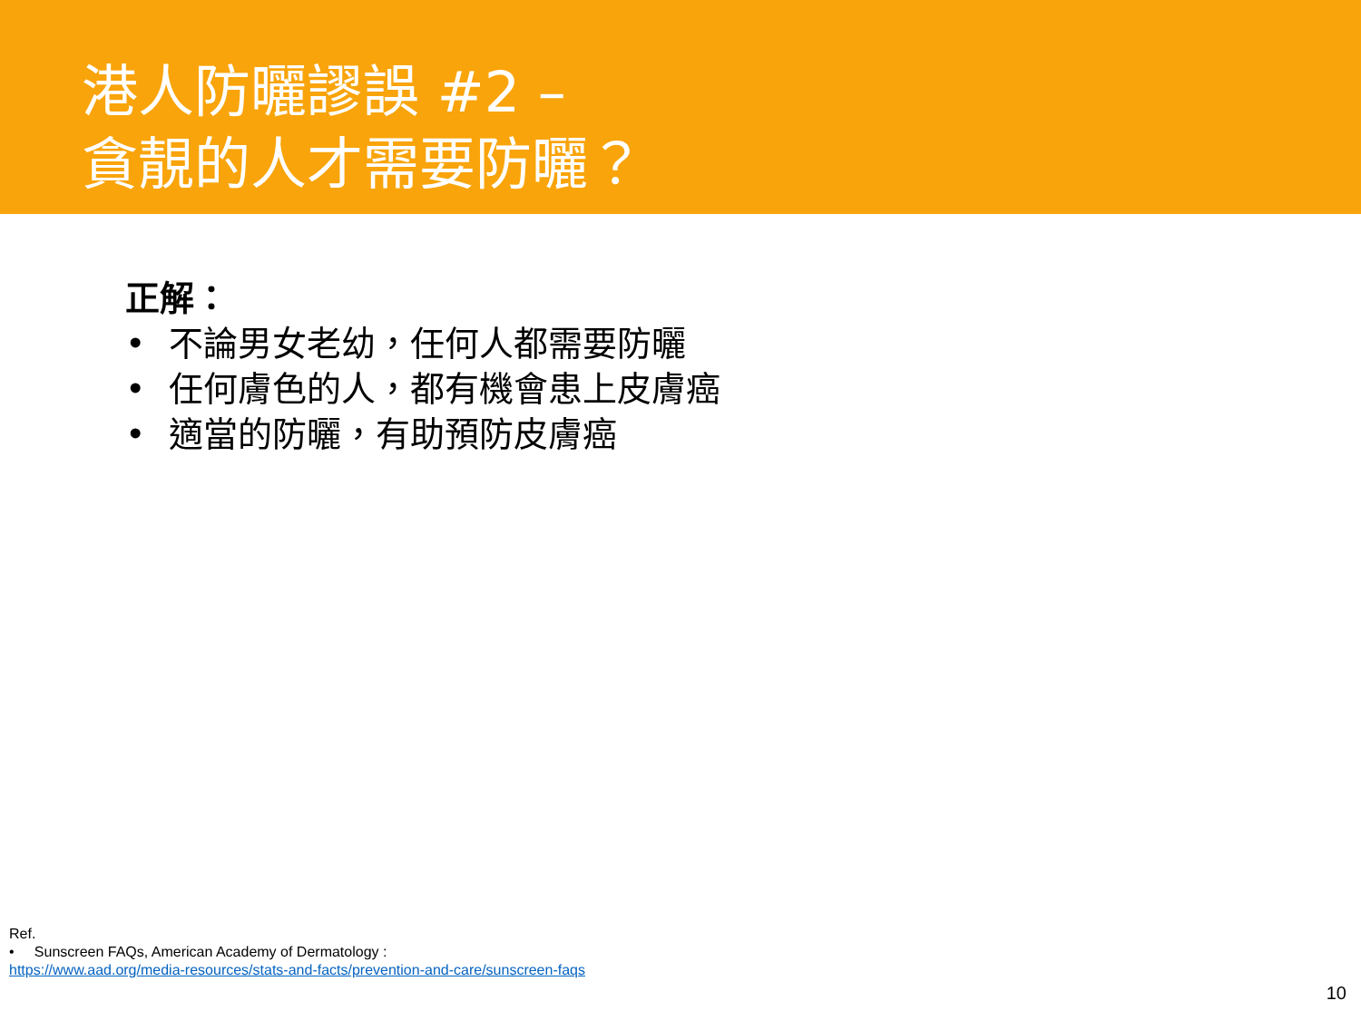港人防曬謬誤 #2 –
貪靚的人才需要防曬？
正解：
• 不論男女老幼，任何人都需要防曬
• 任何膚色的人，都有機會患上皮膚癌
• 適當的防曬，有助預防皮膚癌
Ref.
• Sunscreen FAQs, American Academy of Dermatology :
https://www.aad.org/media-resources/stats-and-facts/prevention-and-care/sunscreen-faqs
10